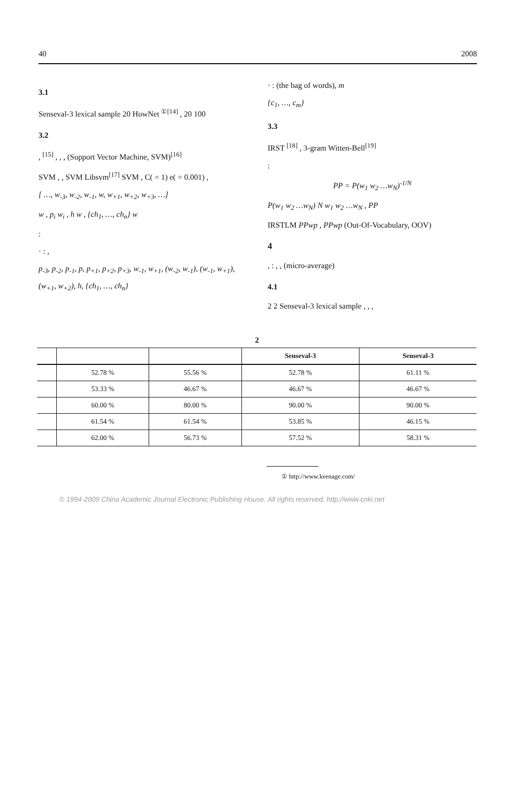40 2008
3.1
Senseval-3 lexical sample 20 HowNet <sup>①[14]</sup> , 20 100
3.2
, <sup>[15]</sup> , , , (Support Vector Machine, SVM)<sup>[16]</sup>
SVM , , SVM Libsvm<sup>[17]</sup> SVM , C( = 1) e( = 0.001) ,
[ …, w<sub>-3</sub>, w<sub>-2</sub>, w<sub>-1</sub>, w, w<sub>+1</sub>, w<sub>+2</sub>, w<sub>+3</sub>, …]
w , p<sub>i</sub> w<sub>i</sub> , h w , {ch<sub>1</sub>, …, ch<sub>n</sub>} w
:
· : ,
p<sub>-3</sub>, p<sub>-2</sub>, p<sub>-1</sub>, p, p<sub>+1</sub>, p<sub>+2</sub>, p<sub>+3</sub>, w<sub>-1</sub>, w<sub>+1</sub>, (w<sub>-2</sub>, w<sub>-1</sub>), (w<sub>-1</sub>, w<sub>+1</sub>), (w<sub>+1</sub>, w<sub>+2</sub>), h, {ch<sub>1</sub>, …, ch<sub>n</sub>}
· : (the bag of words), m
{c<sub>1</sub>, …, c<sub>m</sub>}
3.3
IRST <sup>[18]</sup> , 3-gram Witten-Bell<sup>[19]</sup>
:
PP = P(w<sub>1</sub> w<sub>2</sub> …w<sub>N</sub>)<sup>-1/N</sup>
P(w<sub>1</sub> w<sub>2</sub> …w<sub>N</sub>) N w<sub>1</sub> w<sub>2</sub> …w<sub>N</sub> , PP
IRSTLM PPwp , PPwp (Out-Of-Vocabulary, OOV)
4
, : , , (micro-average)
4.1
2 2 Senseval-3 lexical sample , , ,
2
| | | | Senseval-3 | Senseval-3 |
| --- | --- | --- | --- | --- |
| | 52.78 % | 55.56 % | 52.78 % | 61.11 % |
| | 53.33 % | 46.67 % | 46.67 % | 46.67 % |
| | 60.00 % | 80.00 % | 90.00 % | 90.00 % |
| | 61.54 % | 61.54 % | 53.85 % | 46.15 % |
| | 62.00 % | 56.73 % | 57.52 % | 58.31 % |
① http://www.keenage.com/
© 1994-2009 China Academic Journal Electronic Publishing House. All rights reserved. http://www.cnki.net